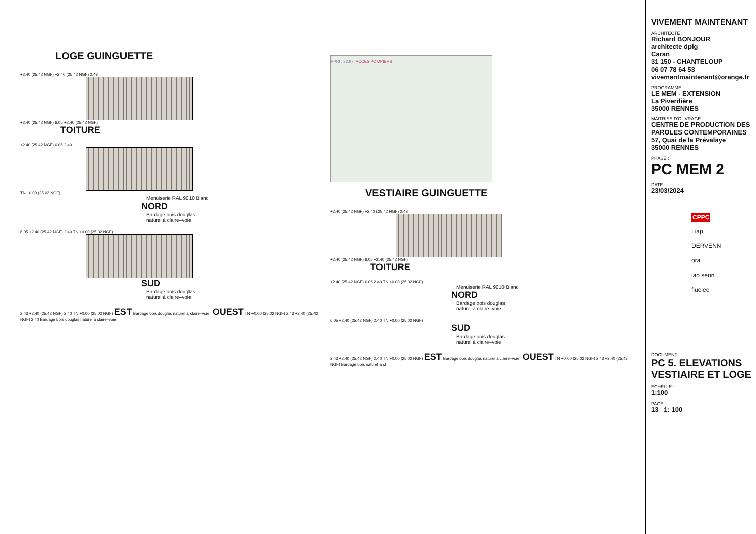LOGE GUINGUETTE
+2.40 (25.42 NGF) +2.40 (25.42 NGF) 2.43
+2.40 (25.42 NGF) 6.05 +2.40 (25.42 NGF)
TOITURE
+2.40 (25.42 NGF) 6.05 2.40
TN +0.00 (25.02 NGF)
Menuiserie RAL 9010 Blanc
NORD
Bardage bois douglas
naturel à claire–voie
6.05 +2.40 (25.42 NGF) 2.40 TN +0.00 (25.02 NGF)
SUD
Bardage bois douglas
naturel à claire–voie
2.43 +2.40 (25.42 NGF) 2.40 TN +0.00 (25.02 NGF) EST Bardage bois douglas naturel à claire–voie OUEST TN +0.00 (25.02 NGF) 2.43 +2.40 (25.42 NGF) 2.40 Bardage bois douglas naturel à claire–voie
PPRI : 23.97 ACCES POMPIERS
VESTIAIRE GUINGUETTE
+2.40 (25.42 NGF) +2.40 (25.42 NGF) 2.43
+2.40 (25.42 NGF) 6.05 +2.40 (25.42 NGF)
TOITURE
+2.40 (25.42 NGF) 6.05 2.40 TN +0.00 (25.02 NGF)
Menuiserie RAL 9010 Blanc
NORD
Bardage bois douglas
naturel à claire–voie
6.05 +2.40 (25.42 NGF) 2.40 TN +0.00 (25.02 NGF)
SUD
Bardage bois douglas
naturel à claire–voie
2.43 +2.40 (25.42 NGF) 2.40 TN +0.00 (25.02 NGF) EST Bardage bois douglas naturel à claire–voie OUEST TN +0.00 (25.02 NGF) 2.43 +2.40 (25.42 NGF) Bardage bois naturel à cl
VIVEMENT MAINTENANT
ARCHITECTE :
Richard BONJOUR
architecte dplg
Caran
31 150 - CHANTELOUP
06 07 78 64 53
vivementmaintenant@orange.fr
PROGRAMME :
LE MEM - EXTENSION
La Piverdière
35000 RENNES
MAITRISE D'OUVRAGE :
CENTRE DE PRODUCTION DES PAROLES CONTEMPORAINES
57, Quai de la Prévalaye
35000 RENNES
PHASE :
PC MEM 2
DATE :
23/03/2024
CPPC
Liap
DERVENN
ora
iao senn
fluelec
DOCUMENT :
PC 5. ELEVATIONS VESTIAIRE ET LOGE
ÉCHELLE :
1:100
PAGE :
13 1: 100